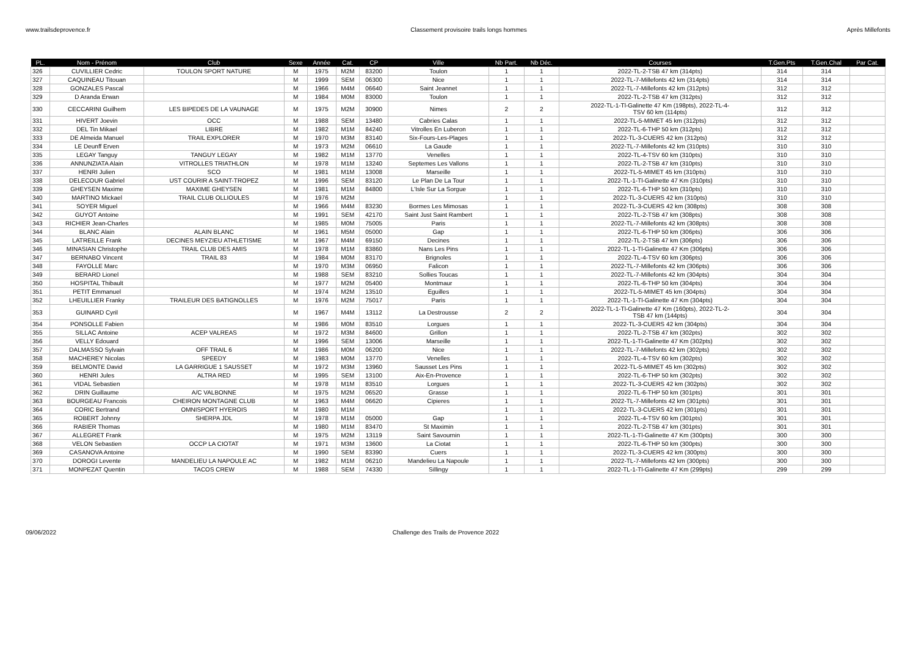www.trailsdeprovence.fr Classement provisoire trails longs hommes Après Millefonts
| PL. | Nom - Prénom | Club | Sexe | Année | Cat. | CP | Ville | Nb Part. | Nb Déc. | Courses | T.Gen.Pts | T.Gen.Chal | Par Cat. |
| --- | --- | --- | --- | --- | --- | --- | --- | --- | --- | --- | --- | --- | --- |
| 326 | CUVILLIER Cedric | TOULON SPORT NATURE | M | 1975 | M2M | 83200 | Toulon | 1 | 1 | 2022-TL-2-TSB 47 km (314pts) | 314 | 314 | |
| 327 | CAQUINEAU Titouan | | M | 1999 | SEM | 06300 | Nice | 1 | 1 | 2022-TL-7-Millefonts 42 km (314pts) | 314 | 314 | |
| 328 | GONZALES Pascal | | M | 1966 | M4M | 06640 | Saint Jeannet | 1 | 1 | 2022-TL-7-Millefonts 42 km (312pts) | 312 | 312 | |
| 329 | D Aranda Erwan | | M | 1984 | M0M | 83000 | Toulon | 1 | 1 | 2022-TL-2-TSB 47 km (312pts) | 312 | 312 | |
| 330 | CECCARINI Guilhem | LES BIPEDES DE LA VAUNAGE | M | 1975 | M2M | 30900 | Nimes | 2 | 2 | 2022-TL-1-Tl-Galinette 47 Km (198pts), 2022-TL-4- TSV 60 km (114pts) | 312 | 312 | |
| 331 | HIVERT Joevin | OCC | M | 1988 | SEM | 13480 | Cabries Calas | 1 | 1 | 2022-TL-5-MIMET 45 km (312pts) | 312 | 312 | |
| 332 | DEL Tin Mikael | LIBRE | M | 1982 | M1M | 84240 | Vitrolles En Luberon | 1 | 1 | 2022-TL-6-THP 50 km (312pts) | 312 | 312 | |
| 333 | DE Almeida Manuel | TRAIL EXPLORER | M | 1970 | M3M | 83140 | Six-Fours-Les-Plages | 1 | 1 | 2022-TL-3-CUERS 42 km (312pts) | 312 | 312 | |
| 334 | LE Deunff Erven | | M | 1973 | M2M | 06610 | La Gaude | 1 | 1 | 2022-TL-7-Millefonts 42 km (310pts) | 310 | 310 | |
| 335 | LEGAY Tanguy | TANGUY LEGAY | M | 1982 | M1M | 13770 | Venelles | 1 | 1 | 2022-TL-4-TSV 60 km (310pts) | 310 | 310 | |
| 336 | ANNUNZIATA Alain | VITROLLES TRIATHLON | M | 1978 | M1M | 13240 | Septemes Les Vallons | 1 | 1 | 2022-TL-2-TSB 47 km (310pts) | 310 | 310 | |
| 337 | HENRI Julien | SCO | M | 1981 | M1M | 13008 | Marseille | 1 | 1 | 2022-TL-5-MIMET 45 km (310pts) | 310 | 310 | |
| 338 | DELECOUR Gabriel | UST COURIR A SAINT-TROPEZ | M | 1996 | SEM | 83120 | Le Plan De La Tour | 1 | 1 | 2022-TL-1-Tl-Galinette 47 Km (310pts) | 310 | 310 | |
| 339 | GHEYSEN Maxime | MAXIME GHEYSEN | M | 1981 | M1M | 84800 | L'Isle Sur La Sorgue | 1 | 1 | 2022-TL-6-THP 50 km (310pts) | 310 | 310 | |
| 340 | MARTINO Mickael | TRAIL CLUB OLLIOULES | M | 1976 | M2M | | | 1 | 1 | 2022-TL-3-CUERS 42 km (310pts) | 310 | 310 | |
| 341 | SOYER Miguel | | M | 1966 | M4M | 83230 | Bormes Les Mimosas | 1 | 1 | 2022-TL-3-CUERS 42 km (308pts) | 308 | 308 | |
| 342 | GUYOT Antoine | | M | 1991 | SEM | 42170 | Saint Just Saint Rambert | 1 | 1 | 2022-TL-2-TSB 47 km (308pts) | 308 | 308 | |
| 343 | RICHIER Jean-Charles | | M | 1985 | M0M | 75005 | Paris | 1 | 1 | 2022-TL-7-Millefonts 42 km (308pts) | 308 | 308 | |
| 344 | BLANC Alain | ALAIN BLANC | M | 1961 | M5M | 05000 | Gap | 1 | 1 | 2022-TL-6-THP 50 km (306pts) | 306 | 306 | |
| 345 | LATREILLE Frank | DECINES MEYZIEU ATHLETISME | M | 1967 | M4M | 69150 | Decines | 1 | 1 | 2022-TL-2-TSB 47 km (306pts) | 306 | 306 | |
| 346 | MINASIAN Christophe | TRAIL CLUB DES AMIS | M | 1978 | M1M | 83860 | Nans Les Pins | 1 | 1 | 2022-TL-1-Tl-Galinette 47 Km (306pts) | 306 | 306 | |
| 347 | BERNABO Vincent | TRAIL 83 | M | 1984 | M0M | 83170 | Brignoles | 1 | 1 | 2022-TL-4-TSV 60 km (306pts) | 306 | 306 | |
| 348 | FAYOLLE Marc | | M | 1970 | M3M | 06950 | Falicon | 1 | 1 | 2022-TL-7-Millefonts 42 km (306pts) | 306 | 306 | |
| 349 | BERARD Lionel | | M | 1988 | SEM | 83210 | Sollies Toucas | 1 | 1 | 2022-TL-7-Millefonts 42 km (304pts) | 304 | 304 | |
| 350 | HOSPITAL Thibault | | M | 1977 | M2M | 05400 | Montmaur | 1 | 1 | 2022-TL-6-THP 50 km (304pts) | 304 | 304 | |
| 351 | PETIT Emmanuel | | M | 1974 | M2M | 13510 | Eguilles | 1 | 1 | 2022-TL-5-MIMET 45 km (304pts) | 304 | 304 | |
| 352 | LHEUILLIER Franky | TRAILEUR DES BATIGNOLLES | M | 1976 | M2M | 75017 | Paris | 1 | 1 | 2022-TL-1-Tl-Galinette 47 Km (304pts) | 304 | 304 | |
| 353 | GUINARD Cyril | | M | 1967 | M4M | 13112 | La Destrousse | 2 | 2 | 2022-TL-1-Tl-Galinette 47 Km (160pts), 2022-TL-2- TSB 47 km (144pts) | 304 | 304 | |
| 354 | PONSOLLE Fabien | | M | 1986 | M0M | 83510 | Lorgues | 1 | 1 | 2022-TL-3-CUERS 42 km (304pts) | 304 | 304 | |
| 355 | SILLAC Antoine | ACEP VALREAS | M | 1972 | M3M | 84600 | Grillon | 1 | 1 | 2022-TL-2-TSB 47 km (302pts) | 302 | 302 | |
| 356 | VELLY Edouard | | M | 1996 | SEM | 13006 | Marseille | 1 | 1 | 2022-TL-1-Tl-Galinette 47 Km (302pts) | 302 | 302 | |
| 357 | DALMASSO Sylvain | OFF TRAIL 6 | M | 1986 | M0M | 06200 | Nice | 1 | 1 | 2022-TL-7-Millefonts 42 km (302pts) | 302 | 302 | |
| 358 | MACHEREY Nicolas | SPEEDY | M | 1983 | M0M | 13770 | Venelles | 1 | 1 | 2022-TL-4-TSV 60 km (302pts) | 302 | 302 | |
| 359 | BELMONTE David | LA GARRIGUE 1 SAUSSET | M | 1972 | M3M | 13960 | Sausset Les Pins | 1 | 1 | 2022-TL-5-MIMET 45 km (302pts) | 302 | 302 | |
| 360 | HENRI Jules | ALTRA RED | M | 1995 | SEM | 13100 | Aix-En-Provence | 1 | 1 | 2022-TL-6-THP 50 km (302pts) | 302 | 302 | |
| 361 | VIDAL Sebastien | | M | 1978 | M1M | 83510 | Lorgues | 1 | 1 | 2022-TL-3-CUERS 42 km (302pts) | 302 | 302 | |
| 362 | DRIN Guillaume | A/C VALBONNE | M | 1975 | M2M | 06520 | Grasse | 1 | 1 | 2022-TL-6-THP 50 km (301pts) | 301 | 301 | |
| 363 | BOURGEAU Francois | CHEIRON MONTAGNE CLUB | M | 1963 | M4M | 06620 | Cipieres | 1 | 1 | 2022-TL-7-Millefonts 42 km (301pts) | 301 | 301 | |
| 364 | CORIC Bertrand | OMNISPORT HYEROIS | M | 1980 | M1M | | | 1 | 1 | 2022-TL-3-CUERS 42 km (301pts) | 301 | 301 | |
| 365 | ROBERT Johnny | SHERPA JDL | M | 1978 | M1M | 05000 | Gap | 1 | 1 | 2022-TL-4-TSV 60 km (301pts) | 301 | 301 | |
| 366 | RABIER Thomas | | M | 1980 | M1M | 83470 | St Maximin | 1 | 1 | 2022-TL-2-TSB 47 km (301pts) | 301 | 301 | |
| 367 | ALLEGRET Frank | | M | 1975 | M2M | 13119 | Saint Savournin | 1 | 1 | 2022-TL-1-Tl-Galinette 47 Km (300pts) | 300 | 300 | |
| 368 | VELON Sebastien | OCCP LA CIOTAT | M | 1971 | M3M | 13600 | La Ciotat | 1 | 1 | 2022-TL-6-THP 50 km (300pts) | 300 | 300 | |
| 369 | CASANOVA Antoine | | M | 1990 | SEM | 83390 | Cuers | 1 | 1 | 2022-TL-3-CUERS 42 km (300pts) | 300 | 300 | |
| 370 | DOROGI Levente | MANDELIEU LA NAPOULE AC | M | 1982 | M1M | 06210 | Mandelieu La Napoule | 1 | 1 | 2022-TL-7-Millefonts 42 km (300pts) | 300 | 300 | |
| 371 | MONPEZAT Quentin | TACOS CREW | M | 1988 | SEM | 74330 | Sillingy | 1 | 1 | 2022-TL-1-Tl-Galinette 47 Km (299pts) | 299 | 299 | |
09/06/2022 Challenge des Trails de Provence 2022